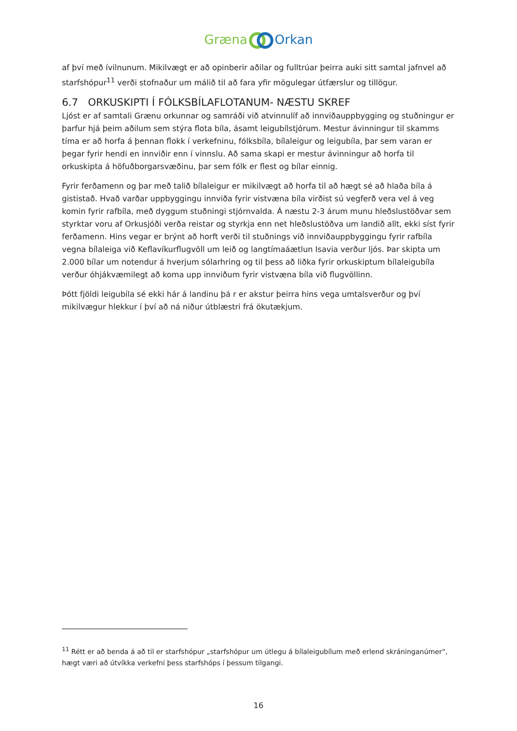GrænaOrkan
af því með ívilnunum. Mikilvægt er að opinberir aðilar og fulltrúar þeirra auki sitt samtal jafnvel að starfshópur<sup>11</sup> verði stofnaður um málið til að fara yfir mögulegar útfærslur og tillögur.
6.7 ORKUSKIPTI Í FÓLKSBÍLAFLOTANUM- NÆSTU SKREF
Ljóst er af samtali Grænu orkunnar og samráði við atvinnulíf að innviðauppbygging og stuðningur er þarfur hjá þeim aðilum sem stýra flota bíla, ásamt leigubílstjórum. Mestur ávinningur til skamms tíma er að horfa á þennan flokk í verkefninu, fólksbíla, bílaleigur og leigubíla, þar sem varan er þegar fyrir hendi en innviðir enn í vinnslu. Að sama skapi er mestur ávinningur að horfa til orkuskipta á höfuðborgarsvæðinu, þar sem fólk er flest og bílar einnig.
Fyrir ferðamenn og þar með talið bílaleigur er mikilvægt að horfa til að hægt sé að hlaða bíla á gististað. Hvað varðar uppbyggingu innviða fyrir vistvæna bíla virðist sú vegferð vera vel á veg komin fyrir rafbíla, með dyggum stuðningi stjórnvalda. Á næstu 2-3 árum munu hleðslustöðvar sem styrktar voru af Orkusjóði verða reistar og styrkja enn net hleðslustöðva um landið allt, ekki síst fyrir ferðamenn. Hins vegar er brýnt að horft verði til stuðnings við innviðauppbyggingu fyrir rafbíla vegna bílaleiga við Keflavíkurflugvöll um leið og langtímaáætlun Isavia verður ljós. Þar skipta um 2.000 bílar um notendur á hverjum sólarhring og til þess að liðka fyrir orkuskiptum bílaleigubíla verður óhjákvæmilegt að koma upp innviðum fyrir vistvæna bíla við flugvöllinn.
Þótt fjöldi leigubíla sé ekki hár á landinu þá r er akstur þeirra hins vega umtalsverður og því mikilvægur hlekkur í því að ná niður útblæstri frá ökutækjum.
<sup>11</sup> Rétt er að benda á að til er starfshópur „starfshópur um útlegu á bílaleigubílum með erlend skráninganúmer“, hægt væri að útvíkka verkefni þess starfshóps í þessum tilgangi.
16